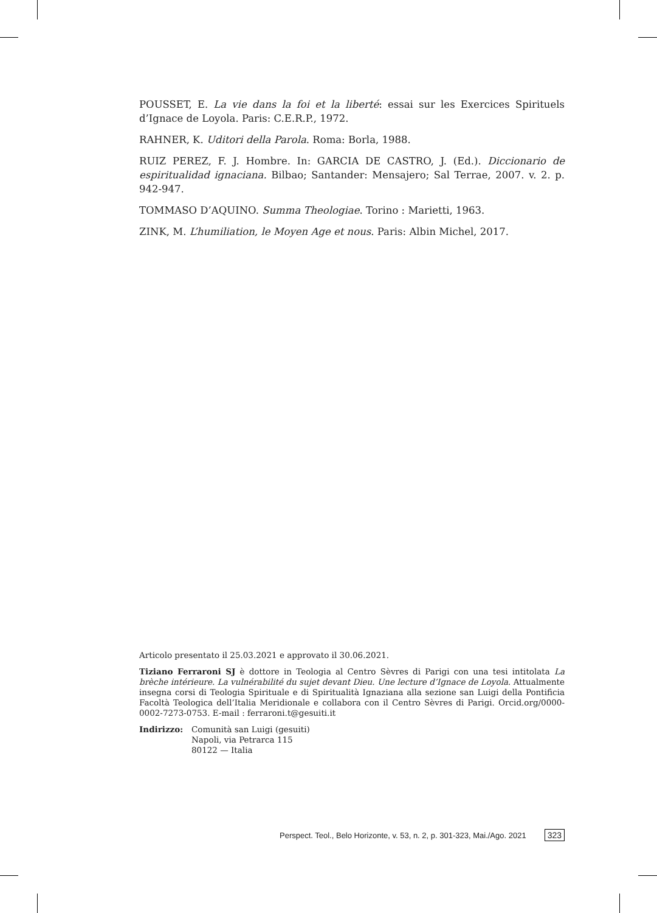POUSSET, E. La vie dans la foi et la liberté: essai sur les Exercices Spirituels d’Ignace de Loyola. Paris: C.E.R.P., 1972.
RAHNER, K. Uditori della Parola. Roma: Borla, 1988.
RUIZ PEREZ, F. J. Hombre. In: GARCIA DE CASTRO, J. (Ed.). Diccionario de espiritualidad ignaciana. Bilbao; Santander: Mensajero; Sal Terrae, 2007. v. 2. p. 942-947.
TOMMASO D’AQUINO. Summa Theologiae. Torino : Marietti, 1963.
ZINK, M. L’humiliation, le Moyen Age et nous. Paris: Albin Michel, 2017.
Articolo presentato il 25.03.2021 e approvato il 30.06.2021.
Tiziano Ferraroni SJ è dottore in Teologia al Centro Sèvres di Parigi con una tesi intitolata La brèche intérieure. La vulnérabilité du sujet devant Dieu. Une lecture d’Ignace de Loyola. Attualmente insegna corsi di Teologia Spirituale e di Spiritualità Ignaziana alla sezione san Luigi della Pontificia Facoltà Teologica dell’Italia Meridionale e collabora con il Centro Sèvres di Parigi. Orcid.org/0000-0002-7273-0753. E-mail : ferraroni.t@gesuiti.it
Indirizzo: Comunità san Luigi (gesuiti)
Napoli, via Petrarca 115
80122 — Italia
Perspect. Teol., Belo Horizonte, v. 53, n. 2, p. 301-323, Mai./Ago. 2021 323